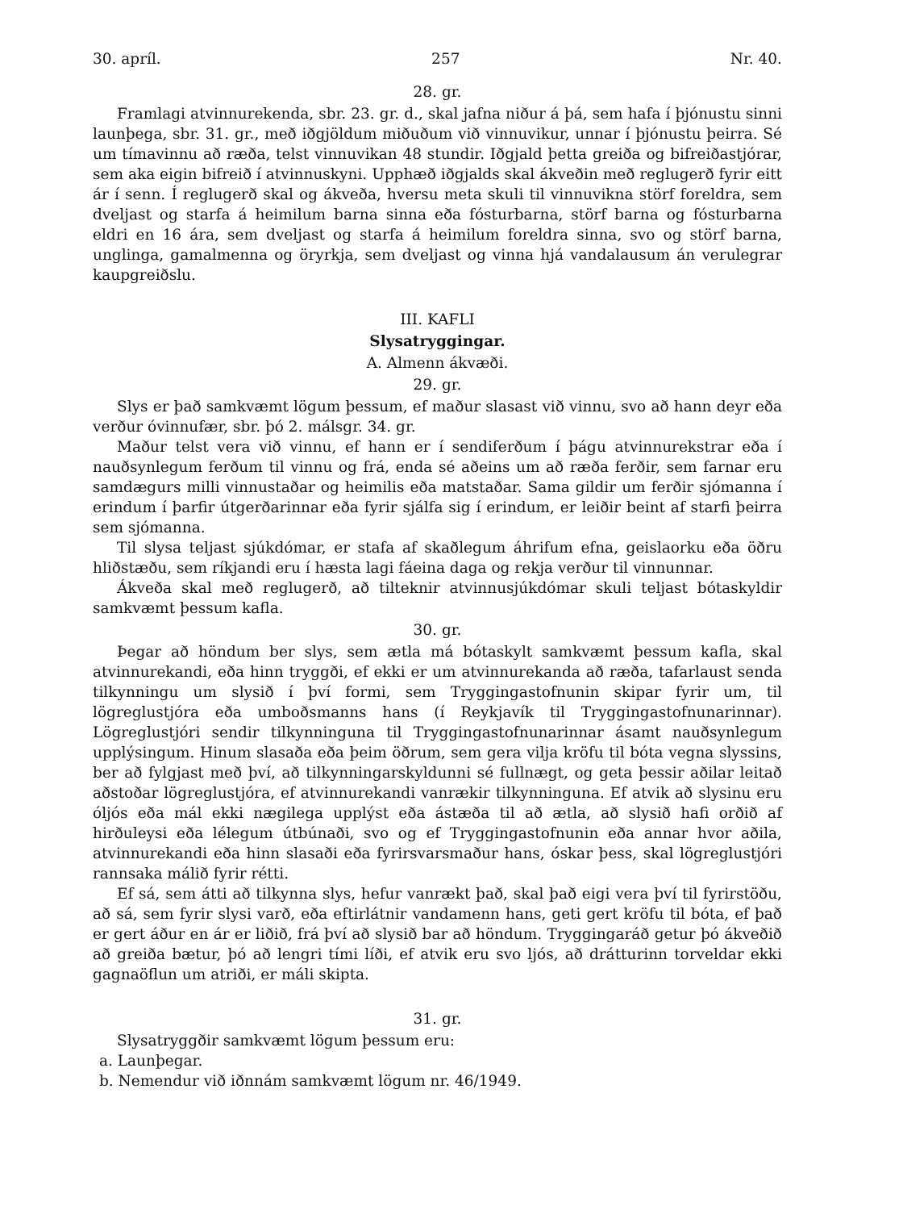30. apríl. 257 Nr. 40.
28. gr.
Framlagi atvinnurekenda, sbr. 23. gr. d., skal jafna niður á þá, sem hafa í þjónustu sinni launþega, sbr. 31. gr., með iðgjöldum miðuðum við vinnuvikur, unnar í þjónustu þeirra. Sé um tímavinnu að ræða, telst vinnuvikan 48 stundir. Iðgjald þetta greiða og bifreiðastjórar, sem aka eigin bifreið í atvinnuskyni. Upphæð iðgjalds skal ákveðin með reglugerð fyrir eitt ár í senn. Í reglugerð skal og ákveða, hversu meta skuli til vinnuvikna störf foreldra, sem dveljast og starfa á heimilum barna sinna eða fósturbarna, störf barna og fósturbarna eldri en 16 ára, sem dveljast og starfa á heimilum foreldra sinna, svo og störf barna, unglinga, gamalmenna og öryrkja, sem dveljast og vinna hjá vandalausum án verulegrar kaupgreiðslu.
III. KAFLI
Slysatryggingar.
A. Almenn ákvæði.
29. gr.
Slys er það samkvæmt lögum þessum, ef maður slasast við vinnu, svo að hann deyr eða verður óvinnufær, sbr. þó 2. málsgr. 34. gr.
Maður telst vera við vinnu, ef hann er í sendiferðum í þágu atvinnurekstrar eða í nauðsynlegum ferðum til vinnu og frá, enda sé aðeins um að ræða ferðir, sem farnar eru samdægurs milli vinnustaðar og heimilis eða matstaðar. Sama gildir um ferðir sjómanna í erindum í þarfir útgerðarinnar eða fyrir sjálfa sig í erindum, er leiðir beint af starfi þeirra sem sjómanna.
Til slysa teljast sjúkdómar, er stafa af skaðlegum áhrifum efna, geislaorku eða öðru hliðstæðu, sem ríkjandi eru í hæsta lagi fáeina daga og rekja verður til vinnunnar.
Ákveða skal með reglugerð, að tilteknir atvinnusjúkdómar skuli teljast bótaskyldir samkvæmt þessum kafla.
30. gr.
Þegar að höndum ber slys, sem ætla má bótaskylt samkvæmt þessum kafla, skal atvinnurekandi, eða hinn tryggði, ef ekki er um atvinnurekanda að ræða, tafarlaust senda tilkynningu um slysið í því formi, sem Tryggingastofnunin skipar fyrir um, til lögreglustjóra eða umboðsmanns hans (í Reykjavík til Tryggingastofnunarinnar). Lögreglustjóri sendir tilkynninguna til Tryggingastofnunarinnar ásamt nauðsynlegum upplýsingum. Hinum slasaða eða þeim öðrum, sem gera vilja kröfu til bóta vegna slyssins, ber að fylgjast með því, að tilkynningarskyldunni sé fullnægt, og geta þessir aðilar leitað aðstoðar lögreglustjóra, ef atvinnurekandi vanrækir tilkynninguna. Ef atvik að slysinu eru óljós eða mál ekki nægilega upplýst eða ástæða til að ætla, að slysið hafi orðið af hirðuleysi eða lélegum útbúnaði, svo og ef Tryggingastofnunin eða annar hvor aðila, atvinnurekandi eða hinn slasaði eða fyrirsvarsmaður hans, óskar þess, skal lögreglustjóri rannsaka málið fyrir rétti.
Ef sá, sem átti að tilkynna slys, hefur vanrækt það, skal það eigi vera því til fyrirstöðu, að sá, sem fyrir slysi varð, eða eftirlátnir vandamenn hans, geti gert kröfu til bóta, ef það er gert áður en ár er liðið, frá því að slysið bar að höndum. Tryggingaráð getur þó ákveðið að greiða bætur, þó að lengri tími líði, ef atvik eru svo ljós, að drátturinn torveldar ekki gagnaöflun um atriði, er máli skipta.
31. gr.
Slysatryggðir samkvæmt lögum þessum eru:
a. Launþegar.
b. Nemendur við iðnnám samkvæmt lögum nr. 46/1949.